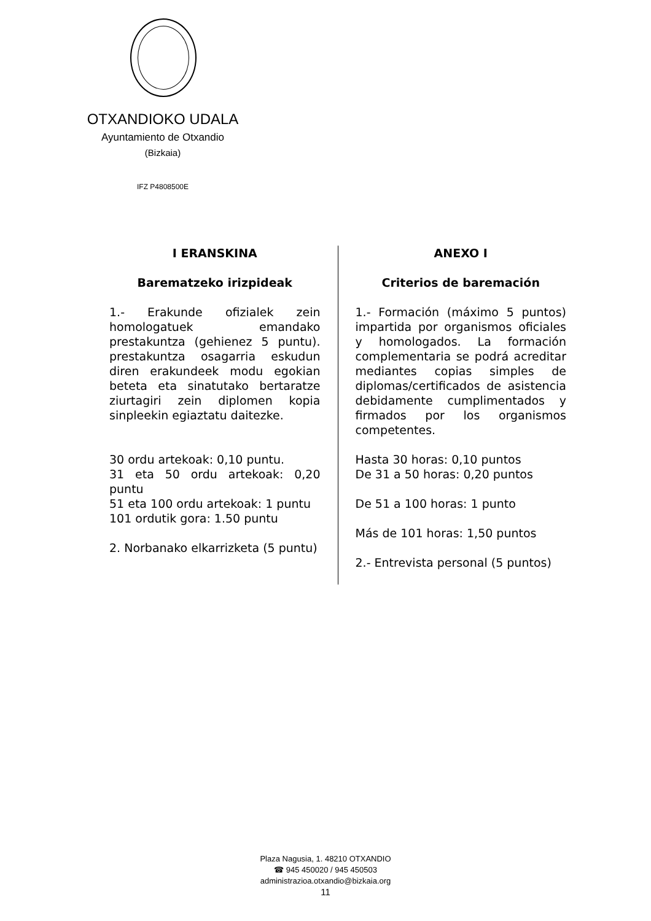OTXANDIOKO UDALA
Ayuntamiento de Otxandio
(Bizkaia)
IFZ P4808500E
| I ERANSKINA Barematzeko irizpideak 1.- Erakunde ofizialek zein homologatuek emandako prestakuntza (gehienez 5 puntu). prestakuntza osagarria eskudun diren erakundeek modu egokian beteta eta sinatutako bertaratze ziurtagiri zein diplomen kopia sinpleekin egiaztatu daitezke. 30 ordu artekoak: 0,10 puntu. 31 eta 50 ordu artekoak: 0,20 puntu 51 eta 100 ordu artekoak: 1 puntu 101 ordutik gora: 1.50 puntu 2. Norbanako elkarrizketa (5 puntu) | ANEXO I Criterios de baremación 1.- Formación (máximo 5 puntos) impartida por organismos oficiales y homologados. La formación complementaria se podrá acreditar mediantes copias simples de diplomas/certificados de asistencia debidamente cumplimentados y firmados por los organismos competentes. Hasta 30 horas: 0,10 puntos De 31 a 50 horas: 0,20 puntos De 51 a 100 horas: 1 punto Más de 101 horas: 1,50 puntos 2.- Entrevista personal (5 puntos) |
Plaza Nagusia, 1. 48210 OTXANDIO
☎ 945 450020 / 945 450503
administrazioa.otxandio@bizkaia.org
11